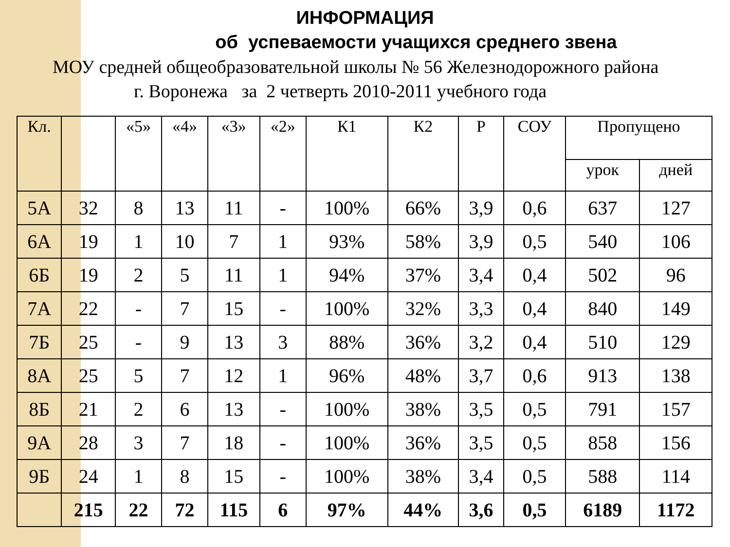ИНФОРМАЦИЯ
об успеваемости учащихся среднего звена
МОУ средней общеобразовательной школы № 56 Железнодорожного района
г. Воронежа за 2 четверть 2010-2011 учебного года
| Кл. | | «5» | «4» | «3» | «2» | К1 | К2 | Р | СОУ | Пропущено | |
| --- | --- | --- | --- | --- | --- | --- | --- | --- | --- | --- | --- |
| | | | | | | | | | | урок | дней |
| 5А | 32 | 8 | 13 | 11 | - | 100% | 66% | 3,9 | 0,6 | 637 | 127 |
| 6А | 19 | 1 | 10 | 7 | 1 | 93% | 58% | 3,9 | 0,5 | 540 | 106 |
| 6Б | 19 | 2 | 5 | 11 | 1 | 94% | 37% | 3,4 | 0,4 | 502 | 96 |
| 7А | 22 | - | 7 | 15 | - | 100% | 32% | 3,3 | 0,4 | 840 | 149 |
| 7Б | 25 | - | 9 | 13 | 3 | 88% | 36% | 3,2 | 0,4 | 510 | 129 |
| 8А | 25 | 5 | 7 | 12 | 1 | 96% | 48% | 3,7 | 0,6 | 913 | 138 |
| 8Б | 21 | 2 | 6 | 13 | - | 100% | 38% | 3,5 | 0,5 | 791 | 157 |
| 9А | 28 | 3 | 7 | 18 | - | 100% | 36% | 3,5 | 0,5 | 858 | 156 |
| 9Б | 24 | 1 | 8 | 15 | - | 100% | 38% | 3,4 | 0,5 | 588 | 114 |
| | 215 | 22 | 72 | 115 | 6 | 97% | 44% | 3,6 | 0,5 | 6189 | 1172 |